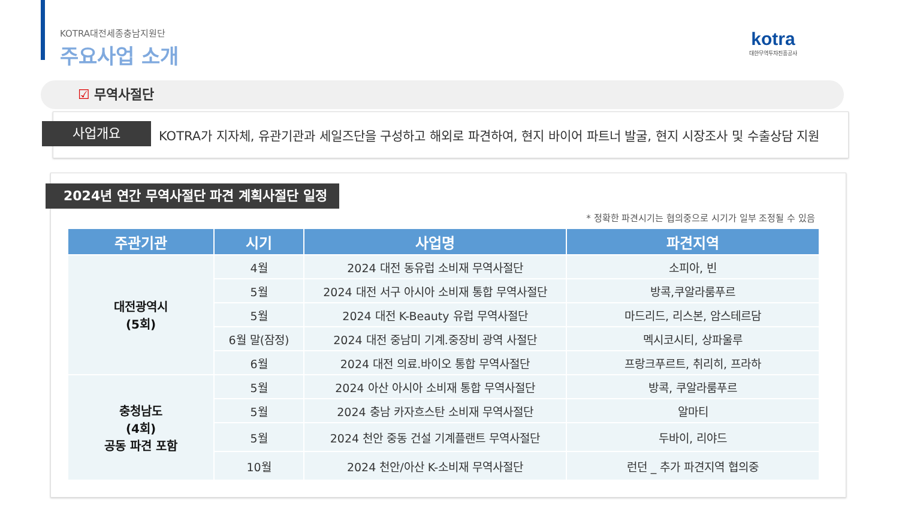KOTRA대전세종충남지원단
주요사업 소개
kotra
대한무역투자진흥공사
☑ 무역사절단
사업개요
KOTRA가 지자체, 유관기관과 세일즈단을 구성하고 해외로 파견하여, 현지 바이어 파트너 발굴, 현지 시장조사 및 수출상담 지원
2024년 연간 무역사절단 파견 계획사절단 일정
* 정확한 파견시기는 협의중으로 시기가 일부 조정될 수 있음
| 주관기관 | 시기 | 사업명 | 파견지역 |
| --- | --- | --- | --- |
| 대전광역시 (5회) | 4월 | 2024 대전 동유럽 소비재 무역사절단 | 소피아, 빈 |
| | 5월 | 2024 대전 서구 아시아 소비재 통합 무역사절단 | 방콕,쿠알라룸푸르 |
| | 5월 | 2024 대전 K-Beauty 유럽 무역사절단 | 마드리드, 리스본, 암스테르담 |
| | 6월 말(잠정) | 2024 대전 중남미 기계.중장비 광역 사절단 | 멕시코시티, 상파울루 |
| | 6월 | 2024 대전 의료.바이오 통합 무역사절단 | 프랑크푸르트, 취리히, 프라하 |
| 충청남도 (4회) 공동 파견 포함 | 5월 | 2024 아산 아시아 소비재 통합 무역사절단 | 방콕, 쿠알라룸푸르 |
| | 5월 | 2024 충남 카자흐스탄 소비재 무역사절단 | 알마티 |
| | 5월 | 2024 천안 중동 건설 기계플랜트 무역사절단 | 두바이, 리야드 |
| | 10월 | 2024 천안/아산 K-소비재 무역사절단 | 런던 _ 추가 파견지역 협의중 |